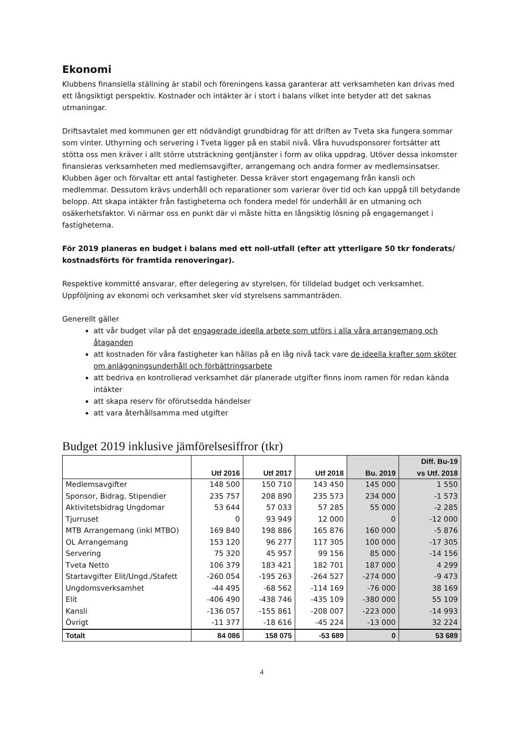Ekonomi
Klubbens finansiella ställning är stabil och föreningens kassa garanterar att verksamheten kan drivas med ett långsiktigt perspektiv. Kostnader och intäkter är i stort i balans vilket inte betyder att det saknas utmaningar.
Driftsavtalet med kommunen ger ett nödvändigt grundbidrag för att driften av Tveta ska fungera sommar som vinter. Uthyrning och servering i Tveta ligger på en stabil nivå. Våra huvudsponsorer fortsätter att stötta oss men kräver i allt större utsträckning gentjänster i form av olika uppdrag. Utöver dessa inkomster finansieras verksamheten med medlemsavgifter, arrangemang och andra former av medlemsinsatser.
Klubben äger och förvaltar ett antal fastigheter. Dessa kräver stort engagemang från kansli och medlemmar. Dessutom krävs underhåll och reparationer som varierar över tid och kan uppgå till betydande belopp. Att skapa intäkter från fastigheterna och fondera medel för underhåll är en utmaning och osäkerhetsfaktor. Vi närmar oss en punkt där vi måste hitta en långsiktig lösning på engagemanget i fastigheterna.
För 2019 planeras en budget i balans med ett noll-utfall (efter att ytterligare 50 tkr fonderats/ kostnadsförts för framtida renoveringar).
Respektive kommitté ansvarar, efter delegering av styrelsen, för tilldelad budget och verksamhet. Uppföljning av ekonomi och verksamhet sker vid styrelsens sammanträden.
Generellt gäller
att vår budget vilar på det engagerade ideella arbete som utförs i alla våra arrangemang och åtaganden
att kostnaden för våra fastigheter kan hållas på en låg nivå tack vare de ideella krafter som sköter om anläggningsunderhåll och förbättringsarbete
att bedriva en kontrollerad verksamhet där planerade utgifter finns inom ramen för redan kända intäkter
att skapa reserv för oförutsedda händelser
att vara återhållsamma med utgifter
Budget 2019 inklusive jämförelsesiffror (tkr)
| | Utf 2016 | Utf 2017 | Utf 2018 | Bu. 2019 | Diff. Bu-19 vs Utf. 2018 |
| --- | --- | --- | --- | --- | --- |
| Medlemsavgifter | 148 500 | 150 710 | 143 450 | 145 000 | 1 550 |
| Sponsor, Bidrag, Stipendier | 235 757 | 208 890 | 235 573 | 234 000 | -1 573 |
| Aktivitetsbidrag Ungdomar | 53 644 | 57 033 | 57 285 | 55 000 | -2 285 |
| Tjurruset | 0 | 93 949 | 12 000 | 0 | -12 000 |
| MTB Arrangemang (inkl MTBO) | 169 840 | 198 886 | 165 876 | 160 000 | -5 876 |
| OL Arrangemang | 153 120 | 96 277 | 117 305 | 100 000 | -17 305 |
| Servering | 75 320 | 45 957 | 99 156 | 85 000 | -14 156 |
| Tveta Netto | 106 379 | 183 421 | 182 701 | 187 000 | 4 299 |
| Startavgifter Elit/Ungd./Stafett | -260 054 | -195 263 | -264 527 | -274 000 | -9 473 |
| Ungdomsverksamhet | -44 495 | -68 562 | -114 169 | -76 000 | 38 169 |
| Elit | -406 490 | -438 746 | -435 109 | -380 000 | 55 109 |
| Kansli | -136 057 | -155 861 | -208 007 | -223 000 | -14 993 |
| Övrigt | -11 377 | -18 616 | -45 224 | -13 000 | 32 224 |
| Totalt | 84 086 | 158 075 | -53 689 | 0 | 53 689 |
4